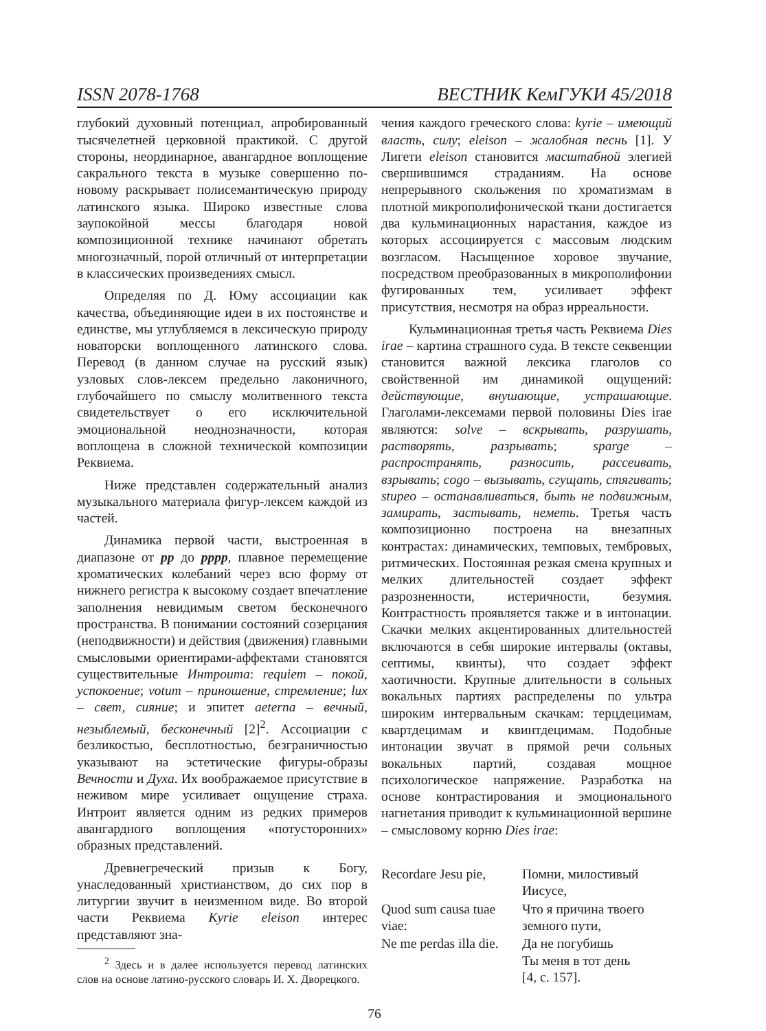ISSN 2078-1768 ВЕСТНИК КемГУКИ 45/2018
глубокий духовный потенциал, апробированный тысячелетней церковной практикой. С другой стороны, неординарное, авангардное воплощение сакрального текста в музыке совершенно по-новому раскрывает полисемантическую природу латинского языка. Широко известные слова заупокойной мессы благодаря новой композиционной технике начинают обретать многозначный, порой отличный от интерпретации в классических произведениях смысл.
Определяя по Д. Юму ассоциации как качества, объединяющие идеи в их постоянстве и единстве, мы углубляемся в лексическую природу новаторски воплощенного латинского слова. Перевод (в данном случае на русский язык) узловых слов-лексем предельно лаконичного, глубочайшего по смыслу молитвенного текста свидетельствует о его исключительной эмоциональной неоднозначности, которая воплощена в сложной технической композиции Реквиема.
Ниже представлен содержательный анализ музыкального материала фигур-лексем каждой из частей.
Динамика первой части, выстроенная в диапазоне от pp до pppp, плавное перемещение хроматических колебаний через всю форму от нижнего регистра к высокому создает впечатление заполнения невидимым светом бесконечного пространства. В понимании состояний созерцания (неподвижности) и действия (движения) главными смысловыми ориентирами-аффектами становятся существительные Интроита: requiem – покой, успокоение; votum – приношение, стремление; lux – свет, сияние; и эпитет aeterna – вечный, незыблемый, бесконечный [2]<sup>2</sup>. Ассоциации с безликостью, бесплотностью, безграничностью указывают на эстетические фигуры-образы Вечности и Духа. Их воображаемое присутствие в неживом мире усиливает ощущение страха. Интроит является одним из редких примеров авангардного воплощения «потусторонних» образных представлений.
Древнегреческий призыв к Богу, унаследованный христианством, до сих пор в литургии звучит в неизменном виде. Во второй части Реквиема Kyrie eleison интерес представляют зна-
<sup>2</sup> Здесь и в далее используется перевод латинских слов на основе латино-русского словарь И. Х. Дворецкого.
чения каждого греческого слова: kyrie – имеющий власть, силу; eleison – жалобная песнь [1]. У Лигети eleison становится масштабной элегией свершившимся страданиям. На основе непрерывного скольжения по хроматизмам в плотной микрополифонической ткани достигается два кульминационных нарастания, каждое из которых ассоциируется с массовым людским возгласом. Насыщенное хоровое звучание, посредством преобразованных в микрополифонии фугированных тем, усиливает эффект присутствия, несмотря на образ ирреальности.
Кульминационная третья часть Реквиема Dies irae – картина страшного суда. В тексте секвенции становится важной лексика глаголов со свойственной им динамикой ощущений: действующие, внушающие, устрашающие. Глаголами-лексемами первой половины Dies irae являются: solve – вскрывать, разрушать, растворять, разрывать; sparge – распространять, разносить, рассеивать, взрывать; cogo – вызывать, сгущать, стягивать; stupeo – останавливаться, быть не подвижным, замирать, застывать, неметь. Третья часть композиционно построена на внезапных контрастах: динамических, темповых, тембровых, ритмических. Постоянная резкая смена крупных и мелких длительностей создает эффект разрозненности, истеричности, безумия. Контрастность проявляется также и в интонации. Скачки мелких акцентированных длительностей включаются в себя широкие интервалы (октавы, септимы, квинты), что создает эффект хаотичности. Крупные длительности в сольных вокальных партиях распределены по ультра широким интервальным скачкам: терцдецимам, квартдецимам и квинтдецимам. Подобные интонации звучат в прямой речи сольных вокальных партий, создавая мощное психологическое напряжение. Разработка на основе контрастирования и эмоционального нагнетания приводит к кульминационной вершине – смысловому корню Dies irae:
| Recordare Jesu pie, | Помни, милостивый Иисусе, |
| Quod sum causa tuae viae: | Что я причина твоего земного пути, |
| Ne me perdas illa die. | Да не погубишь Ты меня в тот день [4, с. 157]. |
76